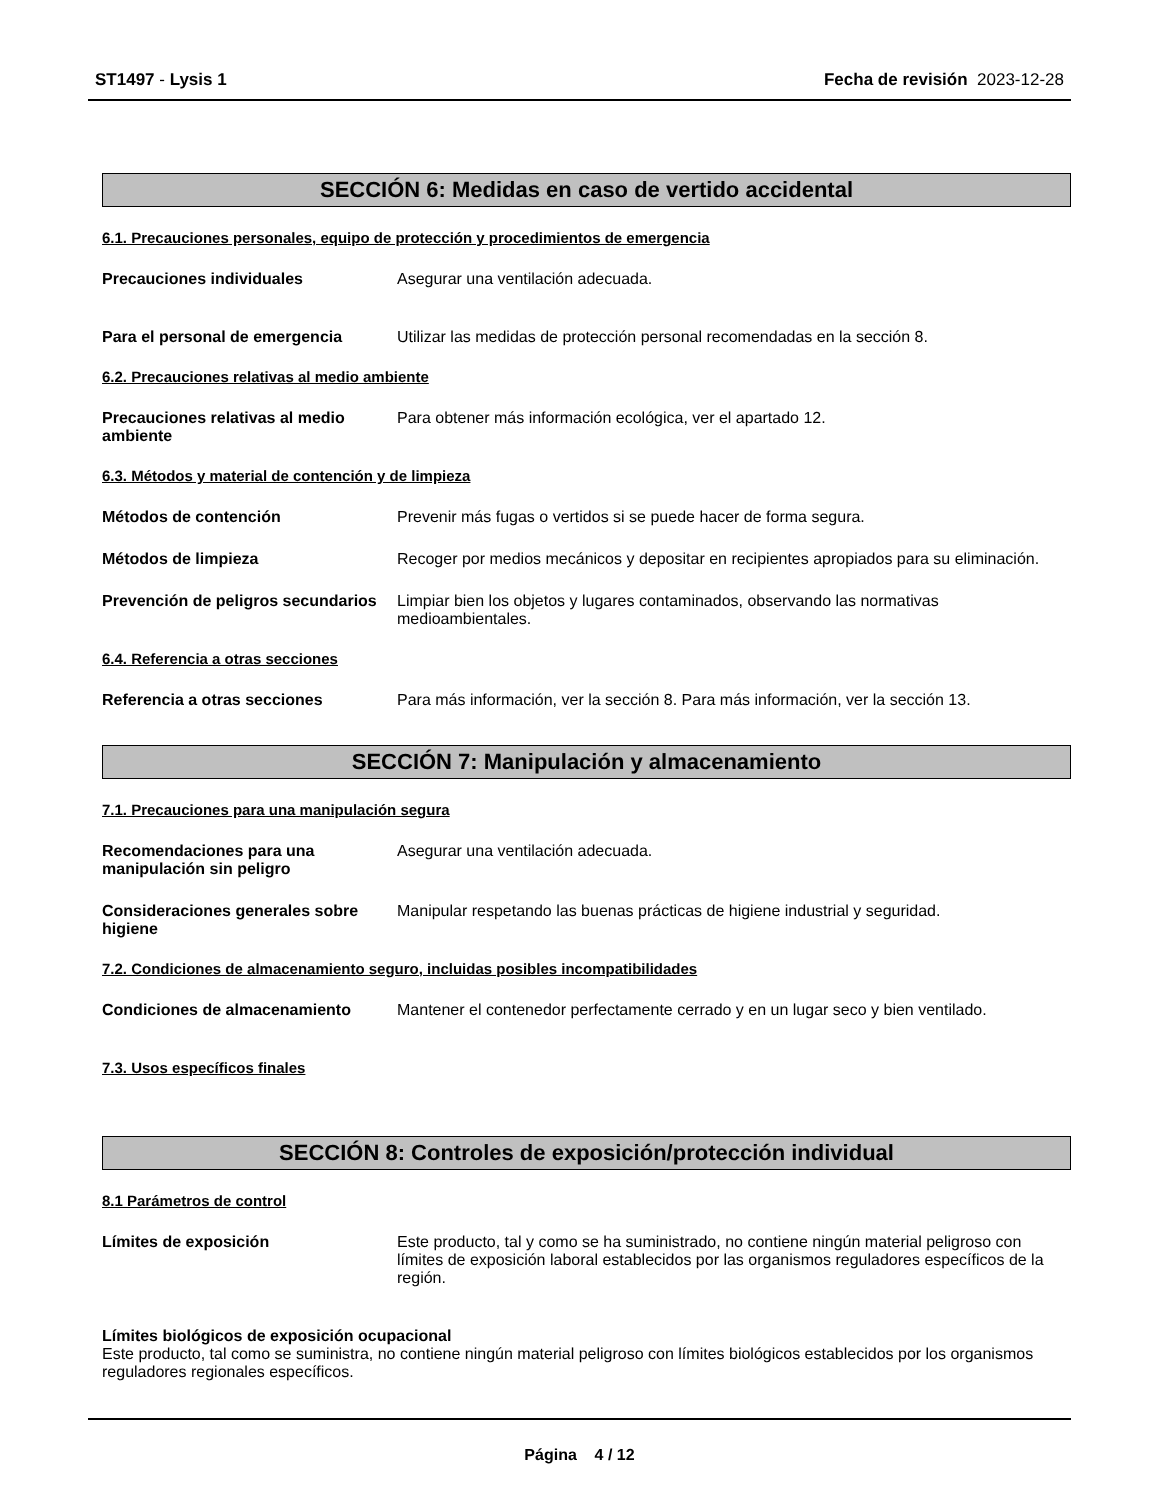ST1497 - Lysis 1 Fecha de revisión 2023-12-28
SECCIÓN 6: Medidas en caso de vertido accidental
6.1. Precauciones personales, equipo de protección y procedimientos de emergencia
Precauciones individuales Asegurar una ventilación adecuada.
Para el personal de emergencia Utilizar las medidas de protección personal recomendadas en la sección 8.
6.2. Precauciones relativas al medio ambiente
Precauciones relativas al medio ambiente
Para obtener más información ecológica, ver el apartado 12.
6.3. Métodos y material de contención y de limpieza
Métodos de contención Prevenir más fugas o vertidos si se puede hacer de forma segura.
Métodos de limpieza Recoger por medios mecánicos y depositar en recipientes apropiados para su eliminación.
Prevención de peligros secundarios
Limpiar bien los objetos y lugares contaminados, observando las normativas medioambientales.
6.4. Referencia a otras secciones
Referencia a otras secciones Para más información, ver la sección 8. Para más información, ver la sección 13.
SECCIÓN 7: Manipulación y almacenamiento
7.1. Precauciones para una manipulación segura
Recomendaciones para una manipulación sin peligro
Asegurar una ventilación adecuada.
Consideraciones generales sobre higiene
Manipular respetando las buenas prácticas de higiene industrial y seguridad.
7.2. Condiciones de almacenamiento seguro, incluidas posibles incompatibilidades
Condiciones de almacenamiento Mantener el contenedor perfectamente cerrado y en un lugar seco y bien ventilado.
7.3. Usos específicos finales
SECCIÓN 8: Controles de exposición/protección individual
8.1 Parámetros de control
Límites de exposición Este producto, tal y como se ha suministrado, no contiene ningún material peligroso con límites de exposición laboral establecidos por las organismos reguladores específicos de la región.
Límites biológicos de exposición ocupacional
Este producto, tal como se suministra, no contiene ningún material peligroso con límites biológicos establecidos por los organismos reguladores regionales específicos.
Página 4 / 12